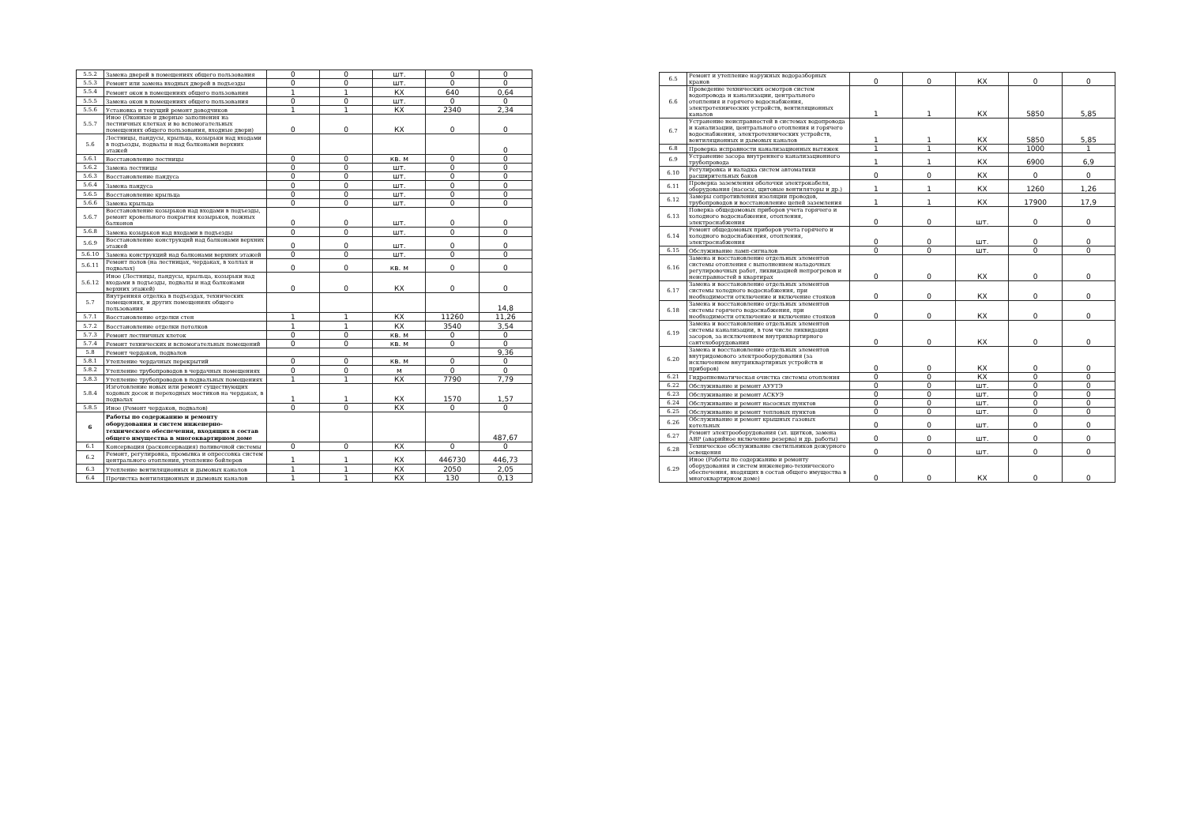| 5.5.2 | Замена дверей в помещениях общего пользования | 0 | 0 | шт. | 0 | 0 |
| 5.5.3 | Ремонт или замена входных дверей в подъезды | 0 | 0 | шт. | 0 | 0 |
| 5.5.4 | Ремонт окон в помещениях общего пользования | 1 | 1 | КХ | 640 | 0,64 |
| 5.5.5 | Замена окон в помещениях общего пользования | 0 | 0 | шт. | 0 | 0 |
| 5.5.6 | Установка и текущий ремонт доводчиков | 1 | 1 | КХ | 2340 | 2,34 |
| 5.5.7 | Иное (Оконные и дверные заполнения на лестничных клетках и во вспомогательных помещениях общего пользования, входные двери) | 0 | 0 | КХ | 0 | 0 |
| 5.6 | Лестницы, пандусы, крыльца, козырьки над входами в подъезды, подвалы и над балконами верхних этажей | | | | | 0 |
| 5.6.1 | Восстановление лестницы | 0 | 0 | кв. м | 0 | 0 |
| 5.6.2 | Замена лестницы | 0 | 0 | шт. | 0 | 0 |
| 5.6.3 | Восстановление пандуса | 0 | 0 | шт. | 0 | 0 |
| 5.6.4 | Замена пандуса | 0 | 0 | шт. | 0 | 0 |
| 5.6.5 | Восстановление крыльца | 0 | 0 | шт. | 0 | 0 |
| 5.6.6 | Замена крыльца | 0 | 0 | шт. | 0 | 0 |
| 5.6.7 | Восстановление козырьков над входами в подъезды, ремонт кровельного покрытия козырьков, ложных балконов | 0 | 0 | шт. | 0 | 0 |
| 5.6.8 | Замена козырьков над входами в подъезды | 0 | 0 | шт. | 0 | 0 |
| 5.6.9 | Восстановление конструкций над балконами верхних этажей | 0 | 0 | шт. | 0 | 0 |
| 5.6.10 | Замена конструкций над балконами верхних этажей | 0 | 0 | шт. | 0 | 0 |
| 5.6.11 | Ремонт полов (на лестницах, чердаках, в холлах и подвалах) | 0 | 0 | кв. м | 0 | 0 |
| 5.6.12 | Иное (Лестницы, пандусы, крыльца, козырьки над входами в подъезды, подвалы и над балконами верхних этажей) | 0 | 0 | КХ | 0 | 0 |
| 5.7 | Внутренняя отделка в подъездах, технических помещениях, и других помещениях общего пользования | | | | | 14,8 |
| 5.7.1 | Восстановление отделки стен | 1 | 1 | КХ | 11260 | 11,26 |
| 5.7.2 | Восстановление отделки потолков | 1 | 1 | КХ | 3540 | 3,54 |
| 5.7.3 | Ремонт лестничных клеток | 0 | 0 | кв. м | 0 | 0 |
| 5.7.4 | Ремонт технических и вспомогательных помещений | 0 | 0 | кв. м | 0 | 0 |
| 5.8 | Ремонт чердаков, подвалов | | | | | 9,36 |
| 5.8.1 | Утепление чердачных перекрытий | 0 | 0 | кв. м | 0 | 0 |
| 5.8.2 | Утепление трубопроводов в чердачных помещениях | 0 | 0 | м | 0 | 0 |
| 5.8.3 | Утепление трубопроводов в подвальных помещениях | 1 | 1 | КХ | 7790 | 7,79 |
| 5.8.4 | Изготовление новых или ремонт существующих ходовых досок и переходных мостиков на чердаках, в подвалах | 1 | 1 | КХ | 1570 | 1,57 |
| 5.8.5 | Иное (Ремонт чердаков, подвалов) | 0 | 0 | КХ | 0 | 0 |
| 6 | Работы по содержанию и ремонту оборудования и систем инженерно-технического обеспечения, входящих в состав общего имущества в многоквартирном доме | | | | | 487,67 |
| 6.1 | Консервация (расконсервация) поливочной системы | 0 | 0 | КХ | 0 | 0 |
| 6.2 | Ремонт, регулировка, промывка и опрессовка систем центрального отопления, утепление бойлеров | 1 | 1 | КХ | 446730 | 446,73 |
| 6.3 | Утепление вентиляционных и дымовых каналов | 1 | 1 | КХ | 2050 | 2,05 |
| 6.4 | Прочистка вентиляционных и дымовых каналов | 1 | 1 | КХ | 130 | 0,13 |
| 6.5 | Ремонт и утепление наружных водоразборных кранов | 0 | 0 | КХ | 0 | 0 |
| 6.6 | Проведение технических осмотров систем водопровода и канализации, центрального отопления и горячего водоснабжения, электротехнических устройств, вентиляционных каналов | 1 | 1 | КХ | 5850 | 5,85 |
| 6.7 | Устранение неисправностей в системах водопровода и канализации, центрального отопления и горячего водоснабжения, электротехнических устройств, вентиляционных и дымовых каналов | 1 | 1 | КХ | 5850 | 5,85 |
| 6.8 | Проверка исправности канализационных вытяжек | 1 | 1 | КХ | 1000 | 1 |
| 6.9 | Устранение засора внутреннего канализационного трубопровода | 1 | 1 | КХ | 6900 | 6,9 |
| 6.10 | Регулировка и наладка систем автоматики расширительных баков | 0 | 0 | КХ | 0 | 0 |
| 6.11 | Проверка заземления оболочки электрокабеля, оборудования (насосы, щитовые вентиляторы и др.) | 1 | 1 | КХ | 1260 | 1,26 |
| 6.12 | Замеры сопротивления изоляции проводов, трубопроводов и восстановление цепей заземления | 1 | 1 | КХ | 17900 | 17,9 |
| 6.13 | Поверка общедомовых приборов учета горячего и холодного водоснабжения, отопления, электроснабжения | 0 | 0 | шт. | 0 | 0 |
| 6.14 | Ремонт общедомовых приборов учета горячего и холодного водоснабжения, отопления, электроснабжения | 0 | 0 | шт. | 0 | 0 |
| 6.15 | Обслуживание ламп-сигналов | 0 | 0 | шт. | 0 | 0 |
| 6.16 | Замена и восстановление отдельных элементов системы отопления с выполнением наладочных регулировочных работ, ликвидацией непрогревов и неисправностей в квартирах | 0 | 0 | КХ | 0 | 0 |
| 6.17 | Замена и восстановление отдельных элементов системы холодного водоснабжения, при необходимости отключение и включение стояков | 0 | 0 | КХ | 0 | 0 |
| 6.18 | Замена и восстановление отдельных элементов системы горячего водоснабжения, при необходимости отключение и включение стояков | 0 | 0 | КХ | 0 | 0 |
| 6.19 | Замена и восстановление отдельных элементов системы канализации, в том числе ликвидация засоров, за исключением внутриквартирного сантехоборудования | 0 | 0 | КХ | 0 | 0 |
| 6.20 | Замена и восстановление отдельных элементов внутридомового электрооборудования (за исключением внутриквартирных устройств и приборов) | 0 | 0 | КХ | 0 | 0 |
| 6.21 | Гидропневматическая очистка системы отопления | 0 | 0 | КХ | 0 | 0 |
| 6.22 | Обслуживание и ремонт АУУТЭ | 0 | 0 | шт. | 0 | 0 |
| 6.23 | Обслуживание и ремонт АСКУЭ | 0 | 0 | шт. | 0 | 0 |
| 6.24 | Обслуживание и ремонт насосных пунктов | 0 | 0 | шт. | 0 | 0 |
| 6.25 | Обслуживание и ремонт тепловых пунктов | 0 | 0 | шт. | 0 | 0 |
| 6.26 | Обслуживание и ремонт крышных газовых котельных | 0 | 0 | шт. | 0 | 0 |
| 6.27 | Ремонт электрооборудования (эл. щитков, замена АВР (аварийное включение резерва) и др. работы) | 0 | 0 | шт. | 0 | 0 |
| 6.28 | Техническое обслуживание светильников дежурного освещения | 0 | 0 | шт. | 0 | 0 |
| 6.29 | Иное (Работы по содержанию и ремонту оборудования и систем инженерно-технического обеспечения, входящих в состав общего имущества в многоквартирном доме) | 0 | 0 | КХ | 0 | 0 |